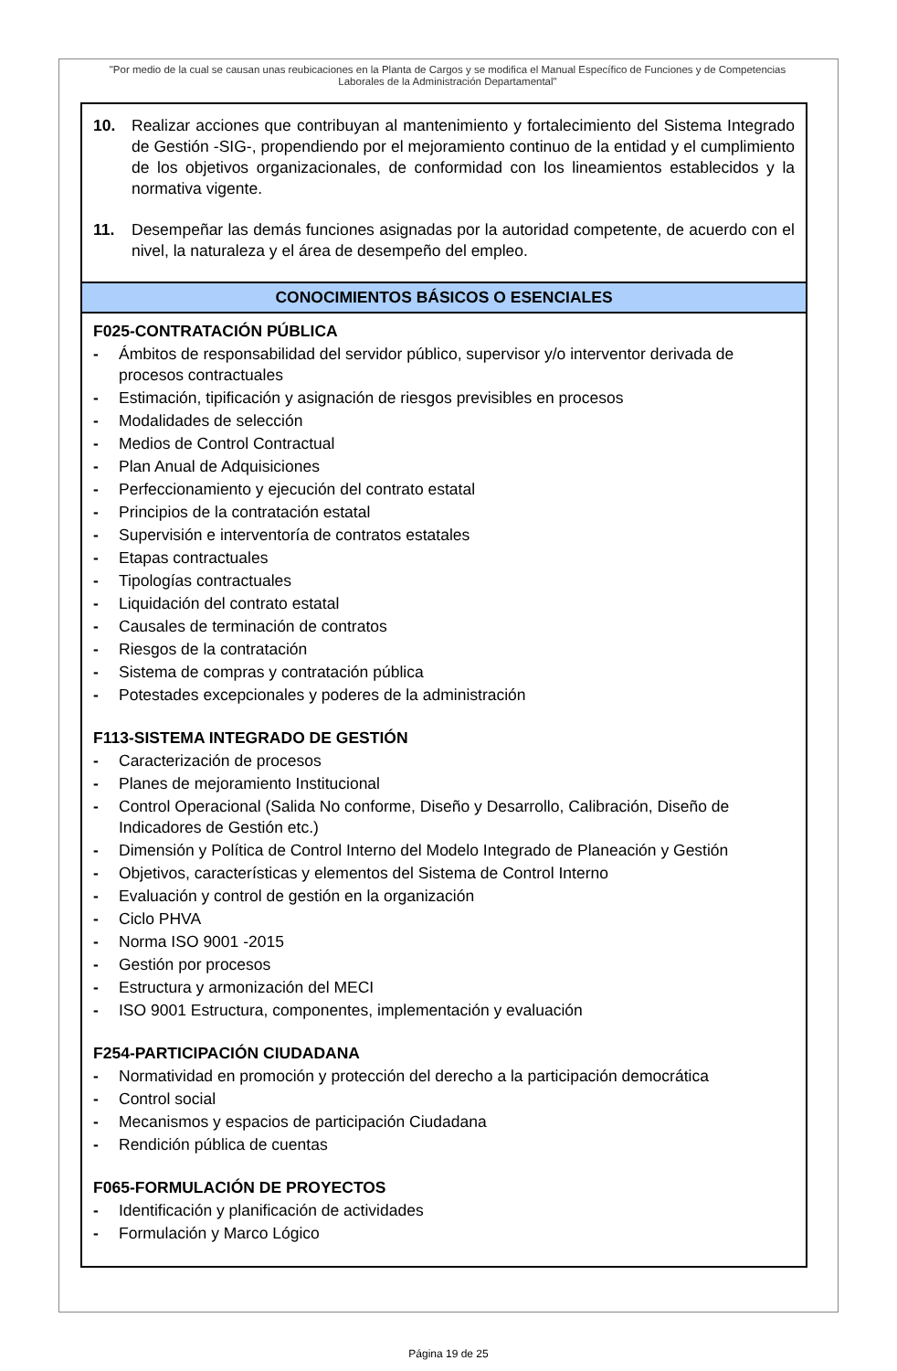"Por medio de la cual se causan unas reubicaciones en la Planta de Cargos y se modifica el Manual Específico de Funciones y de Competencias Laborales de la Administración Departamental"
| 10. Realizar acciones que contribuyan al mantenimiento y fortalecimiento del Sistema Integrado de Gestión -SIG-, propendiendo por el mejoramiento continuo de la entidad y el cumplimiento de los objetivos organizacionales, de conformidad con los lineamientos establecidos y la normativa vigente. 11. Desempeñar las demás funciones asignadas por la autoridad competente, de acuerdo con el nivel, la naturaleza y el área de desempeño del empleo. |
| CONOCIMIENTOS BÁSICOS O ESENCIALES |
| F025-CONTRATACIÓN PÚBLICA - Ámbitos de responsabilidad del servidor público, supervisor y/o interventor derivada de procesos contractuales - Estimación, tipificación y asignación de riesgos previsibles en procesos - Modalidades de selección - Medios de Control Contractual - Plan Anual de Adquisiciones - Perfeccionamiento y ejecución del contrato estatal - Principios de la contratación estatal - Supervisión e interventoría de contratos estatales - Etapas contractuales - Tipologías contractuales - Liquidación del contrato estatal - Causales de terminación de contratos - Riesgos de la contratación - Sistema de compras y contratación pública - Potestades excepcionales y poderes de la administración F113-SISTEMA INTEGRADO DE GESTIÓN - Caracterización de procesos - Planes de mejoramiento Institucional - Control Operacional (Salida No conforme, Diseño y Desarrollo, Calibración, Diseño de Indicadores de Gestión etc.) - Dimensión y Política de Control Interno del Modelo Integrado de Planeación y Gestión - Objetivos, características y elementos del Sistema de Control Interno - Evaluación y control de gestión en la organización - Ciclo PHVA - Norma ISO 9001 -2015 - Gestión por procesos - Estructura y armonización del MECI - ISO 9001 Estructura, componentes, implementación y evaluación F254-PARTICIPACIÓN CIUDADANA - Normatividad en promoción y protección del derecho a la participación democrática - Control social - Mecanismos y espacios de participación Ciudadana - Rendición pública de cuentas F065-FORMULACIÓN DE PROYECTOS - Identificación y planificación de actividades - Formulación y Marco Lógico |
Página 19 de 25